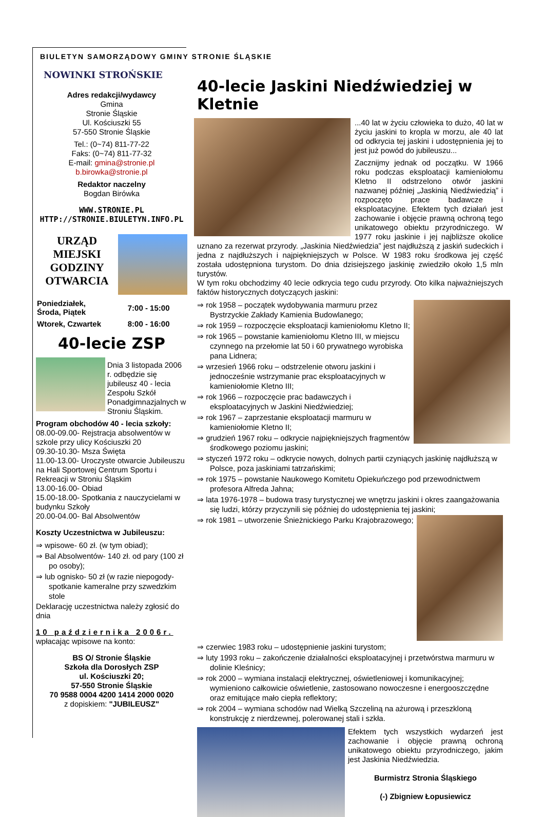BIULETYN SAMORZĄDOWY GMINY STRONIE ŚLĄSKIE
NOWINKI STROŃSKIE
Adres redakcji/wydawcy
Gmina
Stronie Śląskie
Ul. Kościuszki 55
57-550 Stronie Śląskie
Tel.: (0~74) 811-77-22
Faks: (0~74) 811-77-32
E-mail: gmina@stronie.pl
b.birowka@stronie.pl
Redaktor naczelny
Bogdan Birówka
WWW.STRONIE.PL
HTTP://STRONIE.BIULETYN.INFO.PL
URZĄD MIEJSKI GODZINY OTWARCIA
| Poniedziałek, Środa, Piątek | 7:00 - 15:00 |
| Wtorek, Czwartek | 8:00 - 16:00 |
40-lecie ZSP
Dnia 3 listopada 2006 r. odbędzie się jubileusz 40 - lecia Zespołu Szkół Ponadgimnazjalnych w Stroniu Śląskim.
Program obchodów 40 - lecia szkoły:
08.00-09.00- Rejstracja absolwentów w szkole przy ulicy Kościuszki 20
09.30-10.30- Msza Święta
11.00-13.00- Uroczyste otwarcie Jubileuszu na Hali Sportowej Centrum Sportu i Rekreacji w Stroniu Śląskim
13.00-16.00- Obiad
15.00-18.00- Spotkania z nauczycielami w budynku Szkoły
20.00-04.00- Bal Absolwentów
Koszty Uczestnictwa w Jubileuszu:
⇒ wpisowe- 60 zł. (w tym obiad);
⇒ Bal Absolwentów- 140 zł. od pary (100 zł po osoby);
⇒ lub ognisko- 50 zł (w razie niepogody- spotkanie kameralne przy szwedzkim stole
Deklarację uczestnictwa należy zgłosić do dnia
10 października 2006r.
wpłacając wpisowe na konto:
BS O/ Stronie Śląskie
Szkoła dla Dorosłych ZSP
ul. Kościuszki 20;
57-550 Stronie Śląskie
70 9588 0004 4200 1414 2000 0020
z dopiskiem: "JUBILEUSZ"
40-lecie Jaskini Niedźwiedziej w Kletnie
...40 lat w życiu człowieka to dużo, 40 lat w życiu jaskini to kropla w morzu, ale 40 lat od odkrycia tej jaskini i udostępnienia jej to jest już powód do jubileuszu...
Zacznijmy jednak od początku. W 1966 roku podczas eksploatacji kamieniołomu Kletno II odstrzelono otwór jaskini nazwanej później „Jaskinią Niedźwiedzią” i rozpoczęto prace badawcze i eksploatacyjne. Efektem tych działań jest zachowanie i objęcie prawną ochroną tego unikatowego obiektu przyrodniczego. W 1977 roku jaskinie i jej najbliższe okolice uznano za rezerwat przyrody. „Jaskinia Niedźwiedzia” jest najdłuższą z jaskiń sudeckich i jedna z najdłuższych i najpiękniejszych w Polsce. W 1983 roku środkowa jej część została udostępniona turystom. Do dnia dzisiejszego jaskinię zwiedziło około 1,5 mln turystów.
W tym roku obchodzimy 40 lecie odkrycia tego cudu przyrody. Oto kilka najważniejszych faktów historycznych dotyczących jaskini:
⇒ rok 1958 – początek wydobywania marmuru przez Bystrzyckie Zakłady Kamienia Budowlanego;
⇒ rok 1959 – rozpoczęcie eksploatacji kamieniołomu Kletno II;
⇒ rok 1965 – powstanie kamieniołomu Kletno III, w miejscu czynnego na przełomie lat 50 i 60 prywatnego wyrobiska pana Lidnera;
⇒ wrzesień 1966 roku – odstrzelenie otworu jaskini i jednocześnie wstrzymanie prac eksploatacyjnych w kamieniołomie Kletno III;
⇒ rok 1966 – rozpoczęcie prac badawczych i eksploatacyjnych w Jaskini Niedźwiedziej;
⇒ rok 1967 – zaprzestanie eksploatacji marmuru w kamieniołomie Kletno II;
⇒ grudzień 1967 roku – odkrycie najpiękniejszych fragmentów środkowego poziomu jaskini;
⇒ styczeń 1972 roku – odkrycie nowych, dolnych partii czyniących jaskinię najdłuższą w Polsce, poza jaskiniami tatrzańskimi;
⇒ rok 1975 – powstanie Naukowego Komitetu Opiekuńczego pod przewodnictwem profesora Alfreda Jahna;
⇒ lata 1976-1978 – budowa trasy turystycznej we wnętrzu jaskini i okres zaangażowania się ludzi, którzy przyczynili się później do udostępnienia tej jaskini;
⇒ rok 1981 – utworzenie Śnieżnickiego Parku Krajobrazowego;
⇒ czerwiec 1983 roku – udostępnienie jaskini turystom;
⇒ luty 1993 roku – zakończenie działalności eksploatacyjnej i przetwórstwa marmuru w dolinie Kleśnicy;
⇒ rok 2000 – wymiana instalacji elektrycznej, oświetleniowej i komunikacyjnej; wymieniono całkowicie oświetlenie, zastosowano nowoczesne i energooszczędne oraz emitujące mało ciepła reflektory;
⇒ rok 2004 – wymiana schodów nad Wielką Szczeliną na ażurową i przeszkloną konstrukcję z nierdzewnej, polerowanej stali i szkła.
Efektem tych wszystkich wydarzeń jest zachowanie i objęcie prawną ochroną unikatowego obiektu przyrodniczego, jakim jest Jaskinia Niedźwiedzia.
Burmistrz Stronia Śląskiego
(-) Zbigniew Łopusiewicz